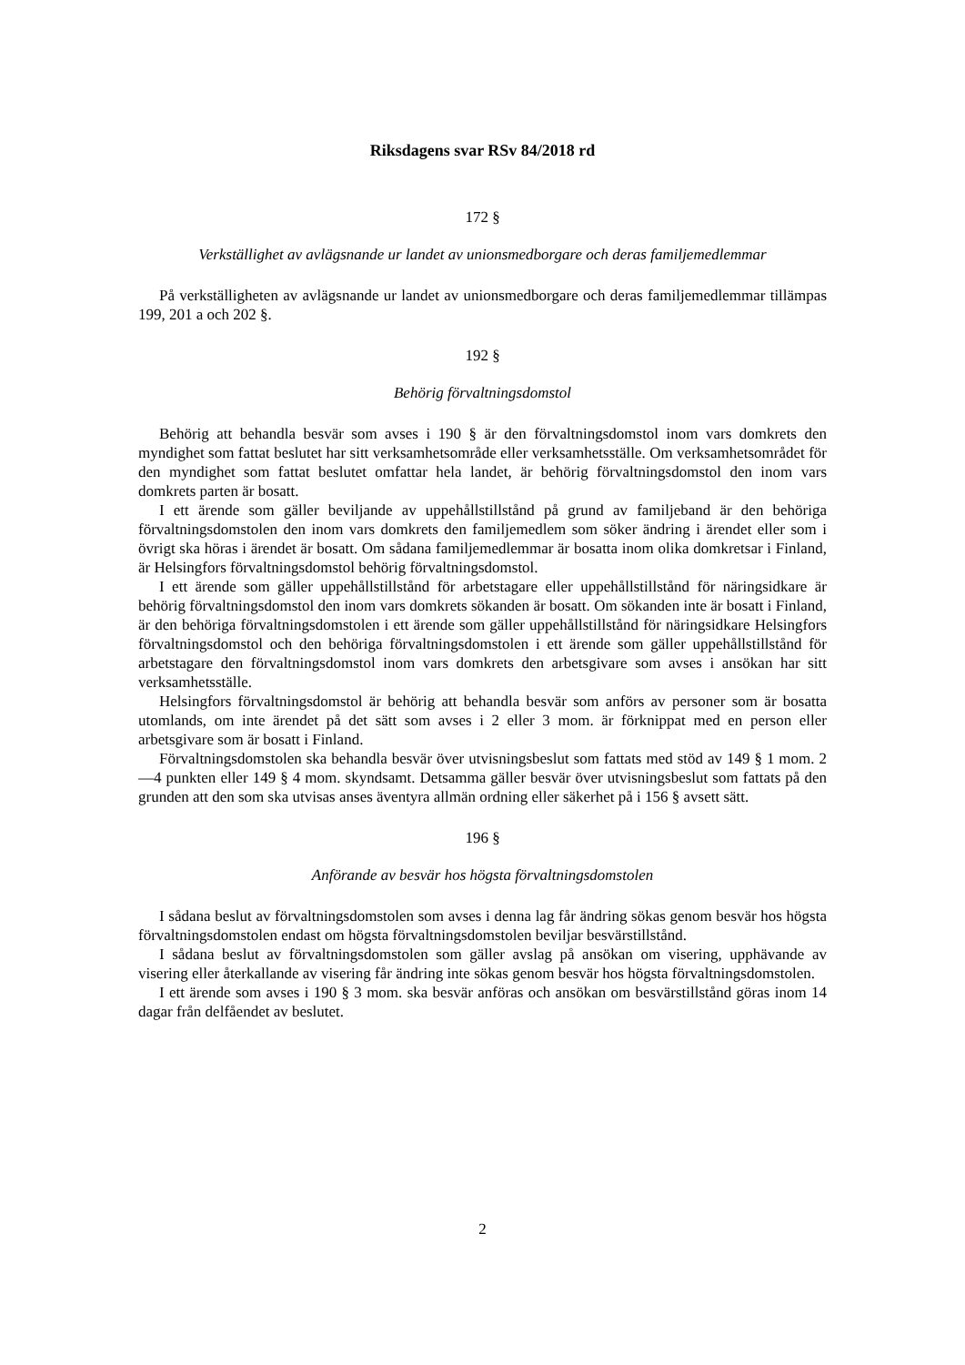Riksdagens svar RSv 84/2018 rd
172 §
Verkställighet av avlägsnande ur landet av unionsmedborgare och deras familjemedlemmar
På verkställigheten av avlägsnande ur landet av unionsmedborgare och deras familjemedlemmar tillämpas 199, 201 a och 202 §.
192 §
Behörig förvaltningsdomstol
Behörig att behandla besvär som avses i 190 § är den förvaltningsdomstol inom vars domkrets den myndighet som fattat beslutet har sitt verksamhetsområde eller verksamhetsställe. Om verksamhetsområdet för den myndighet som fattat beslutet omfattar hela landet, är behörig förvaltningsdomstol den inom vars domkrets parten är bosatt.
I ett ärende som gäller beviljande av uppehållstillstånd på grund av familjeband är den behöriga förvaltningsdomstolen den inom vars domkrets den familjemedlem som söker ändring i ärendet eller som i övrigt ska höras i ärendet är bosatt. Om sådana familjemedlemmar är bosatta inom olika domkretsar i Finland, är Helsingfors förvaltningsdomstol behörig förvaltningsdomstol.
I ett ärende som gäller uppehållstillstånd för arbetstagare eller uppehållstillstånd för näringsidkare är behörig förvaltningsdomstol den inom vars domkrets sökanden är bosatt. Om sökanden inte är bosatt i Finland, är den behöriga förvaltningsdomstolen i ett ärende som gäller uppehållstillstånd för näringsidkare Helsingfors förvaltningsdomstol och den behöriga förvaltningsdomstolen i ett ärende som gäller uppehållstillstånd för arbetstagare den förvaltningsdomstol inom vars domkrets den arbetsgivare som avses i ansökan har sitt verksamhetsställe.
Helsingfors förvaltningsdomstol är behörig att behandla besvär som anförs av personer som är bosatta utomlands, om inte ärendet på det sätt som avses i 2 eller 3 mom. är förknippat med en person eller arbetsgivare som är bosatt i Finland.
Förvaltningsdomstolen ska behandla besvär över utvisningsbeslut som fattats med stöd av 149 § 1 mom. 2—4 punkten eller 149 § 4 mom. skyndsamt. Detsamma gäller besvär över utvisningsbeslut som fattats på den grunden att den som ska utvisas anses äventyra allmän ordning eller säkerhet på i 156 § avsett sätt.
196 §
Anförande av besvär hos högsta förvaltningsdomstolen
I sådana beslut av förvaltningsdomstolen som avses i denna lag får ändring sökas genom besvär hos högsta förvaltningsdomstolen endast om högsta förvaltningsdomstolen beviljar besvärstillstånd.
I sådana beslut av förvaltningsdomstolen som gäller avslag på ansökan om visering, upphävande av visering eller återkallande av visering får ändring inte sökas genom besvär hos högsta förvaltningsdomstolen.
I ett ärende som avses i 190 § 3 mom. ska besvär anföras och ansökan om besvärstillstånd göras inom 14 dagar från delfåendet av beslutet.
2